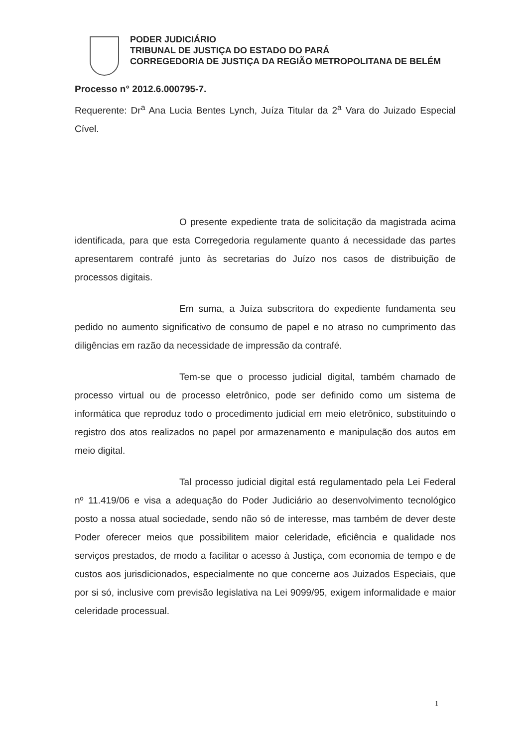PODER JUDICIÁRIO
TRIBUNAL DE JUSTIÇA DO ESTADO DO PARÁ
CORREGEDORIA DE JUSTIÇA DA REGIÃO METROPOLITANA DE BELÉM
Processo n° 2012.6.000795-7.
Requerente: Dr<sup>a</sup> Ana Lucia Bentes Lynch, Juíza Titular da 2<sup>a</sup> Vara do Juizado Especial Cível.
O presente expediente trata de solicitação da magistrada acima identificada, para que esta Corregedoria regulamente quanto á necessidade das partes apresentarem contrafé junto às secretarias do Juízo nos casos de distribuição de processos digitais.
Em suma, a Juíza subscritora do expediente fundamenta seu pedido no aumento significativo de consumo de papel e no atraso no cumprimento das diligências em razão da necessidade de impressão da contrafé.
Tem-se que o processo judicial digital, também chamado de processo virtual ou de processo eletrônico, pode ser definido como um sistema de informática que reproduz todo o procedimento judicial em meio eletrônico, substituindo o registro dos atos realizados no papel por armazenamento e manipulação dos autos em meio digital.
Tal processo judicial digital está regulamentado pela Lei Federal nº 11.419/06 e visa a adequação do Poder Judiciário ao desenvolvimento tecnológico posto a nossa atual sociedade, sendo não só de interesse, mas também de dever deste Poder oferecer meios que possibilitem maior celeridade, eficiência e qualidade nos serviços prestados, de modo a facilitar o acesso à Justiça, com economia de tempo e de custos aos jurisdicionados, especialmente no que concerne aos Juizados Especiais, que por si só, inclusive com previsão legislativa na Lei 9099/95, exigem informalidade e maior celeridade processual.
1